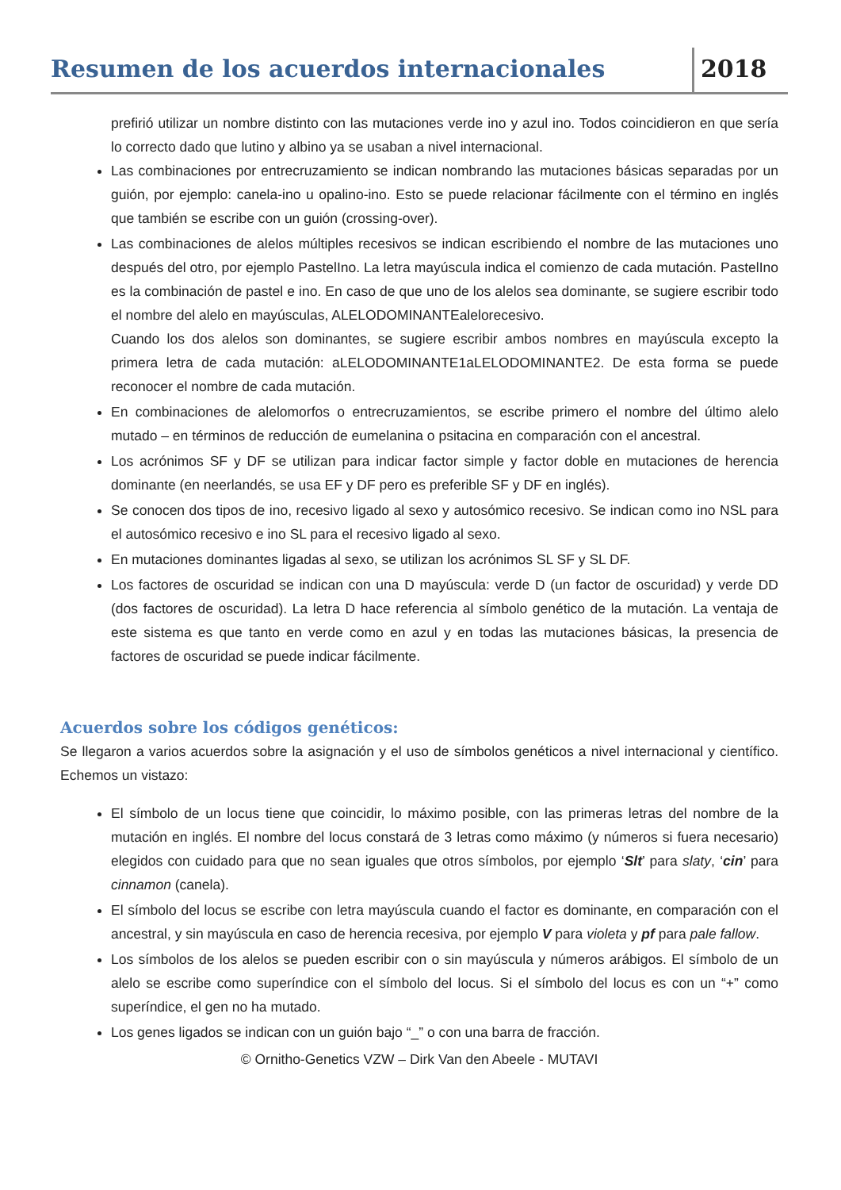Resumen de los acuerdos internacionales
2018
prefirió utilizar un nombre distinto con las mutaciones verde ino y azul ino. Todos coincidieron en que sería lo correcto dado que lutino y albino ya se usaban a nivel internacional.
Las combinaciones por entrecruzamiento se indican nombrando las mutaciones básicas separadas por un guión, por ejemplo: canela-ino u opalino-ino. Esto se puede relacionar fácilmente con el término en inglés que también se escribe con un guión (crossing-over).
Las combinaciones de alelos múltiples recesivos se indican escribiendo el nombre de las mutaciones uno después del otro, por ejemplo PastelIno. La letra mayúscula indica el comienzo de cada mutación. PastelIno es la combinación de pastel e ino. En caso de que uno de los alelos sea dominante, se sugiere escribir todo el nombre del alelo en mayúsculas, ALELODOMINANTEalelorecesivo.
Cuando los dos alelos son dominantes, se sugiere escribir ambos nombres en mayúscula excepto la primera letra de cada mutación: aLELODOMINANTE1aLELODOMINANTE2. De esta forma se puede reconocer el nombre de cada mutación.
En combinaciones de alelomorfos o entrecruzamientos, se escribe primero el nombre del último alelo mutado – en términos de reducción de eumelanina o psitacina en comparación con el ancestral.
Los acrónimos SF y DF se utilizan para indicar factor simple y factor doble en mutaciones de herencia dominante (en neerlandés, se usa EF y DF pero es preferible SF y DF en inglés).
Se conocen dos tipos de ino, recesivo ligado al sexo y autosómico recesivo. Se indican como ino NSL para el autosómico recesivo e ino SL para el recesivo ligado al sexo.
En mutaciones dominantes ligadas al sexo, se utilizan los acrónimos SL SF y SL DF.
Los factores de oscuridad se indican con una D mayúscula: verde D (un factor de oscuridad) y verde DD (dos factores de oscuridad). La letra D hace referencia al símbolo genético de la mutación. La ventaja de este sistema es que tanto en verde como en azul y en todas las mutaciones básicas, la presencia de factores de oscuridad se puede indicar fácilmente.
Acuerdos sobre los códigos genéticos:
Se llegaron a varios acuerdos sobre la asignación y el uso de símbolos genéticos a nivel internacional y científico. Echemos un vistazo:
El símbolo de un locus tiene que coincidir, lo máximo posible, con las primeras letras del nombre de la mutación en inglés. El nombre del locus constará de 3 letras como máximo (y números si fuera necesario) elegidos con cuidado para que no sean iguales que otros símbolos, por ejemplo ‘Slt’ para slaty, ‘cin’ para cinnamon (canela).
El símbolo del locus se escribe con letra mayúscula cuando el factor es dominante, en comparación con el ancestral, y sin mayúscula en caso de herencia recesiva, por ejemplo V para violeta y pf para pale fallow.
Los símbolos de los alelos se pueden escribir con o sin mayúscula y números arábigos. El símbolo de un alelo se escribe como superíndice con el símbolo del locus. Si el símbolo del locus es con un “+” como superíndice, el gen no ha mutado.
Los genes ligados se indican con un guión bajo “_” o con una barra de fracción.
© Ornitho-Genetics VZW – Dirk Van den Abeele - MUTAVI